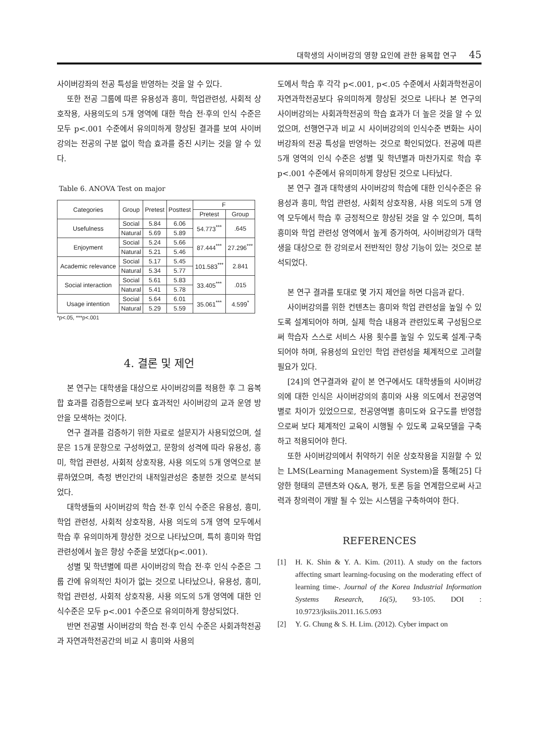대학생의 사이버강의 영향 요인에 관한 융복합 연구 45
사이버강좌의 전공 특성을 반영하는 것을 알 수 있다.
또한 전공 그룹에 따른 유용성과 흥미, 학업관련성, 사회적 상호작용, 사용의도의 5개 영역에 대한 학습 전·후의 인식 수준은 모두 p<.001 수준에서 유의미하게 향상된 결과를 보여 사이버강의는 전공의 구분 없이 학습 효과를 증진 시키는 것을 알 수 있다.
Table 6. ANOVA Test on major
| Categories | Group | Pretest | Posttest | F | |
| --- | --- | --- | --- | --- | --- |
| | | | | Pretest | Group |
| Usefulness | Social | 5.84 | 6.06 | 54.773<sup>***</sup> | .645 |
| | Natural | 5.69 | 5.89 | | |
| Enjoyment | Social | 5.24 | 5.66 | 87.444<sup>***</sup> | 27.296<sup>***</sup> |
| | Natural | 5.21 | 5.46 | | |
| Academic relevance | Social | 5.17 | 5.45 | 101.583<sup>***</sup> | 2.841 |
| | Natural | 5.34 | 5.77 | | |
| Social interaction | Social | 5.61 | 5.83 | 33.405<sup>***</sup> | .015 |
| | Natural | 5.41 | 5.78 | | |
| Usage intention | Social | 5.64 | 6.01 | 35.061<sup>***</sup> | 4.599<sup>*</sup> |
| | Natural | 5.29 | 5.59 | | |
*p<.05, ***p<.001
4. 결론 및 제언
본 연구는 대학생을 대상으로 사이버강의를 적용한 후 그 융복합 효과를 검증함으로써 보다 효과적인 사이버강의 교과 운영 방안을 모색하는 것이다.
연구 결과를 검증하기 위한 자료로 설문지가 사용되었으며, 설문은 15개 문항으로 구성하였고, 문항의 성격에 따라 유용성, 흥미, 학업 관련성, 사회적 상호작용, 사용 의도의 5개 영역으로 분류하였으며, 측정 변인간의 내적일관성은 충분한 것으로 분석되었다.
대학생들의 사이버강의 학습 전·후 인식 수준은 유용성, 흥미, 학업 관련성, 사회적 상호작용, 사용 의도의 5개 영역 모두에서 학습 후 유의미하게 향상한 것으로 나타났으며, 특히 흥미와 학업관련성에서 높은 향상 수준을 보였다(p<.001).
성별 및 학년별에 따른 사이버강의 학습 전·후 인식 수준은 그룹 간에 유의적인 차이가 없는 것으로 나타났으나, 유용성, 흥미, 학업 관련성, 사회적 상호작용, 사용 의도의 5개 영역에 대한 인식수준은 모두 p<.001 수준으로 유의미하게 향상되었다.
반면 전공별 사이버강의 학습 전·후 인식 수준은 사회과학전공과 자연과학전공간의 비교 시 흥미와 사용의
도에서 학습 후 각각 p<.001, p<.05 수준에서 사회과학전공이 자연과학전공보다 유의미하게 향상된 것으로 나타나 본 연구의 사이버강의는 사회과학전공의 학습 효과가 더 높은 것을 알 수 있었으며, 선행연구과 비교 시 사이버강의의 인식수준 변화는 사이버강좌의 전공 특성을 반영하는 것으로 확인되었다. 전공에 따른 5개 영역의 인식 수준은 성별 및 학년별과 마찬가지로 학습 후 p<.001 수준에서 유의미하게 향상된 것으로 나타났다.
본 연구 결과 대학생의 사이버강의 학습에 대한 인식수준은 유용성과 흥미, 학업 관련성, 사회적 상호작용, 사용 의도의 5개 영역 모두에서 학습 후 긍정적으로 향상된 것을 알 수 있으며, 특히 흥미와 학업 관련성 영역에서 높게 증가하여, 사이버강의가 대학생을 대상으로 한 강의로서 전반적인 향상 기능이 있는 것으로 분석되었다.
본 연구 결과를 토대로 몇 가지 제언을 하면 다음과 같다.
사이버강의를 위한 컨텐츠는 흥미와 학업 관련성을 높일 수 있도록 설계되어야 하며, 실제 학습 내용과 관련있도록 구성됨으로써 학습자 스스로 서비스 사용 횟수를 높일 수 있도록 설계·구축되어야 하며, 유용성의 요인인 학업 관련성을 체계적으로 고려할 필요가 있다.
[24]의 연구결과와 같이 본 연구에서도 대학생들의 사이버강의에 대한 인식은 사이버강의의 흥미와 사용 의도에서 전공영역별로 차이가 있었으므로, 전공영역별 흥미도와 요구도를 반영함으로써 보다 체계적인 교육이 시행될 수 있도록 교육모델을 구축하고 적용되어야 한다.
또한 사이버강의에서 취약하기 쉬운 상호작용을 지원할 수 있는 LMS(Learning Management System)을 통해[25] 다양한 형태의 콘텐츠와 Q&A, 평가, 토론 등을 연계함으로써 사고력과 창의력이 개발 될 수 있는 시스템을 구축하여야 한다.
REFERENCES
[1] H. K. Shin & Y. A. Kim. (2011). A study on the factors affecting smart learning-focusing on the moderating effect of learning time-. Journal of the Korea Industrial Information Systems Research, 16(5), 93-105. DOI : 10.9723/jksiis.2011.16.5.093
[2] Y. G. Chung & S. H. Lim. (2012). Cyber impact on